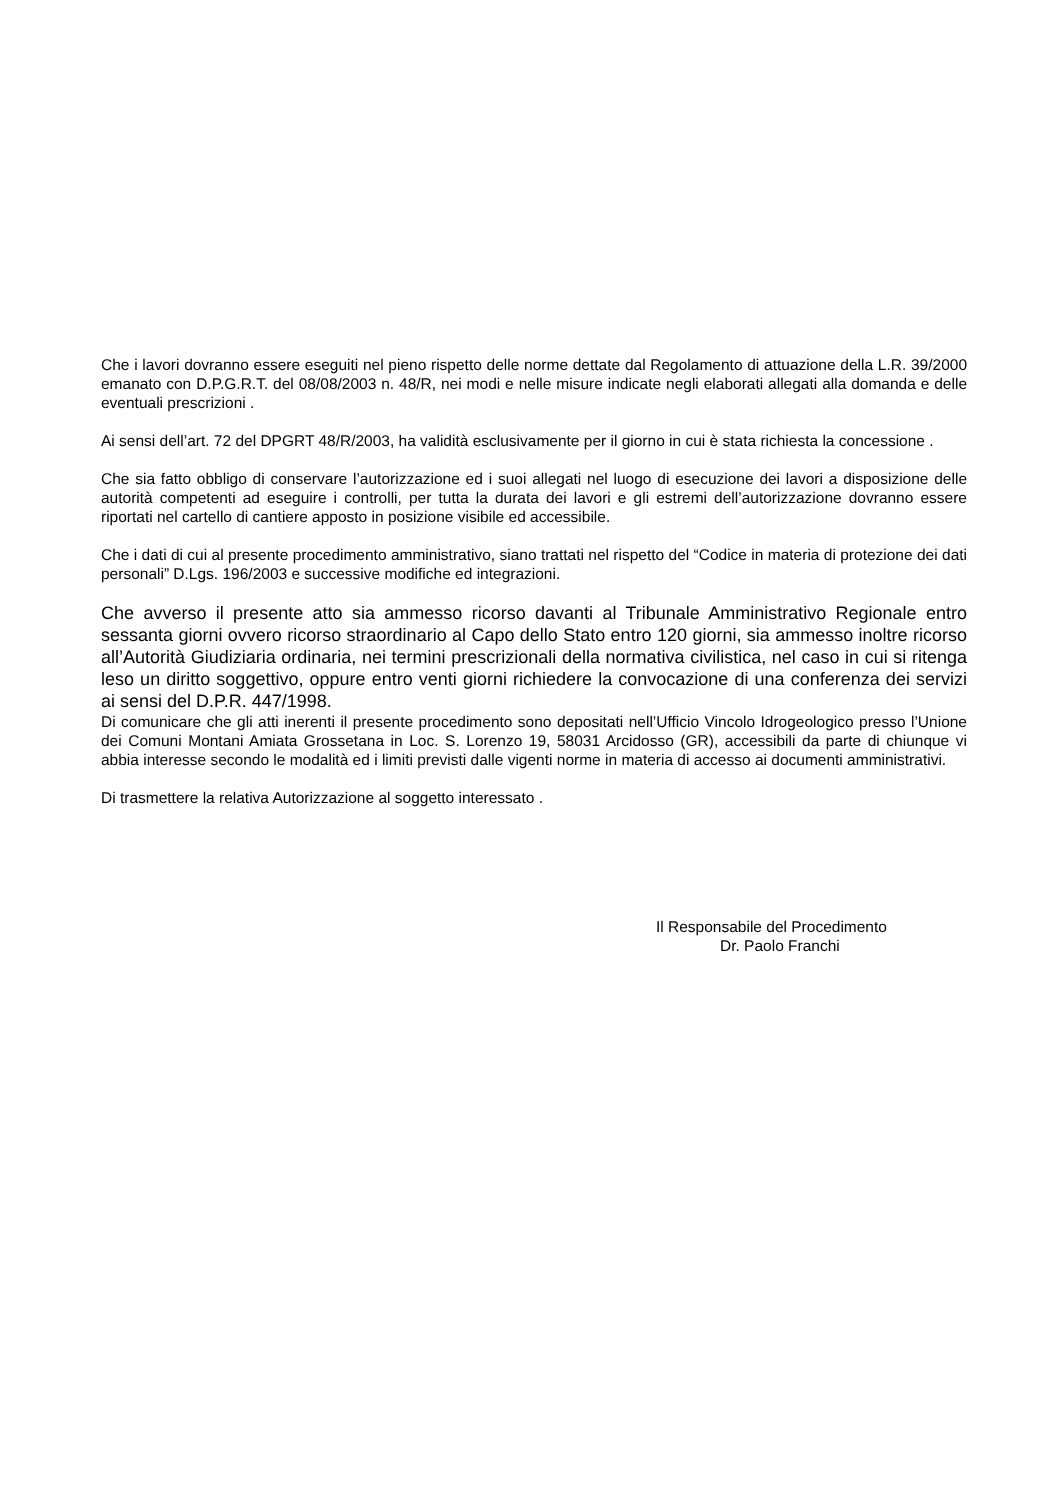Che i lavori dovranno essere eseguiti nel pieno rispetto delle norme dettate dal Regolamento di attuazione della L.R. 39/2000 emanato con D.P.G.R.T. del 08/08/2003 n. 48/R, nei modi e nelle misure indicate negli elaborati allegati alla domanda e delle eventuali prescrizioni .
Ai sensi dell’art. 72 del DPGRT 48/R/2003, ha validità esclusivamente per il giorno in cui è stata richiesta la concessione .
Che sia fatto obbligo di conservare l’autorizzazione ed i suoi allegati nel luogo di esecuzione dei lavori a disposizione delle autorità competenti ad eseguire i controlli, per tutta la durata dei lavori e gli estremi dell’autorizzazione dovranno essere riportati nel cartello di cantiere apposto in posizione visibile ed accessibile.
Che i dati di cui al presente procedimento amministrativo, siano trattati nel rispetto del “Codice in materia di protezione dei dati personali” D.Lgs. 196/2003 e successive modifiche ed integrazioni.
Che avverso il presente atto sia ammesso ricorso davanti al Tribunale Amministrativo Regionale entro sessanta giorni ovvero ricorso straordinario al Capo dello Stato entro 120 giorni, sia ammesso inoltre ricorso all’Autorità Giudiziaria ordinaria, nei termini prescrizionali della normativa civilistica, nel caso in cui si ritenga leso un diritto soggettivo, oppure entro venti giorni richiedere la convocazione di una conferenza dei servizi ai sensi del D.P.R. 447/1998.
Di comunicare che gli atti inerenti il presente procedimento sono depositati nell’Ufficio Vincolo Idrogeologico presso l’Unione dei Comuni Montani Amiata Grossetana in Loc. S. Lorenzo 19, 58031 Arcidosso (GR), accessibili da parte di chiunque vi abbia interesse secondo le modalità ed i limiti previsti dalle vigenti norme in materia di accesso ai documenti amministrativi.
Di trasmettere la relativa Autorizzazione al soggetto interessato .
Il Responsabile del Procedimento
Dr. Paolo Franchi